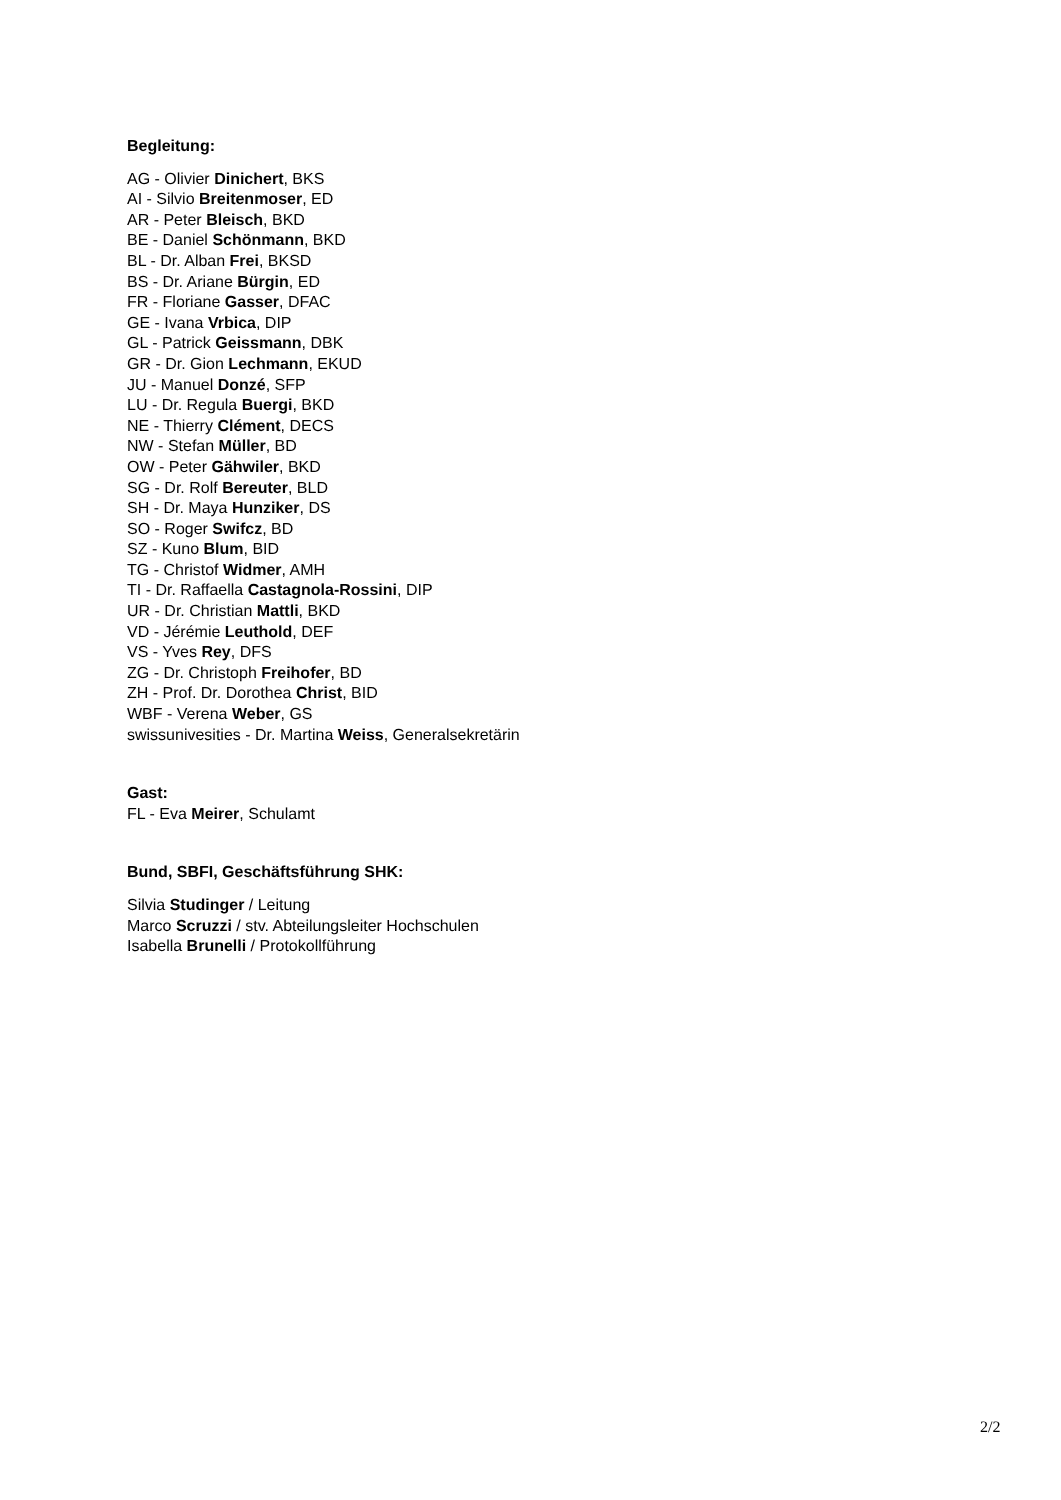Begleitung:
AG - Olivier Dinichert, BKS
AI - Silvio Breitenmoser, ED
AR - Peter Bleisch, BKD
BE - Daniel Schönmann, BKD
BL - Dr. Alban Frei, BKSD
BS - Dr. Ariane Bürgin, ED
FR - Floriane Gasser, DFAC
GE - Ivana Vrbica, DIP
GL - Patrick Geissmann, DBK
GR - Dr. Gion Lechmann, EKUD
JU - Manuel Donzé, SFP
LU - Dr. Regula Buergi, BKD
NE - Thierry Clément, DECS
NW - Stefan Müller, BD
OW - Peter Gähwiler, BKD
SG - Dr. Rolf Bereuter, BLD
SH - Dr. Maya Hunziker, DS
SO - Roger Swifcz, BD
SZ - Kuno Blum, BID
TG - Christof Widmer, AMH
TI - Dr. Raffaella Castagnola-Rossini, DIP
UR - Dr. Christian Mattli, BKD
VD - Jérémie Leuthold, DEF
VS - Yves Rey, DFS
ZG - Dr. Christoph Freihofer, BD
ZH - Prof. Dr. Dorothea Christ, BID
WBF - Verena Weber, GS
swissunivesities - Dr. Martina Weiss, Generalsekretärin
Gast:
FL - Eva Meirer, Schulamt
Bund, SBFI, Geschäftsführung SHK:
Silvia Studinger / Leitung
Marco Scruzzi / stv. Abteilungsleiter Hochschulen
Isabella Brunelli / Protokollführung
2/2